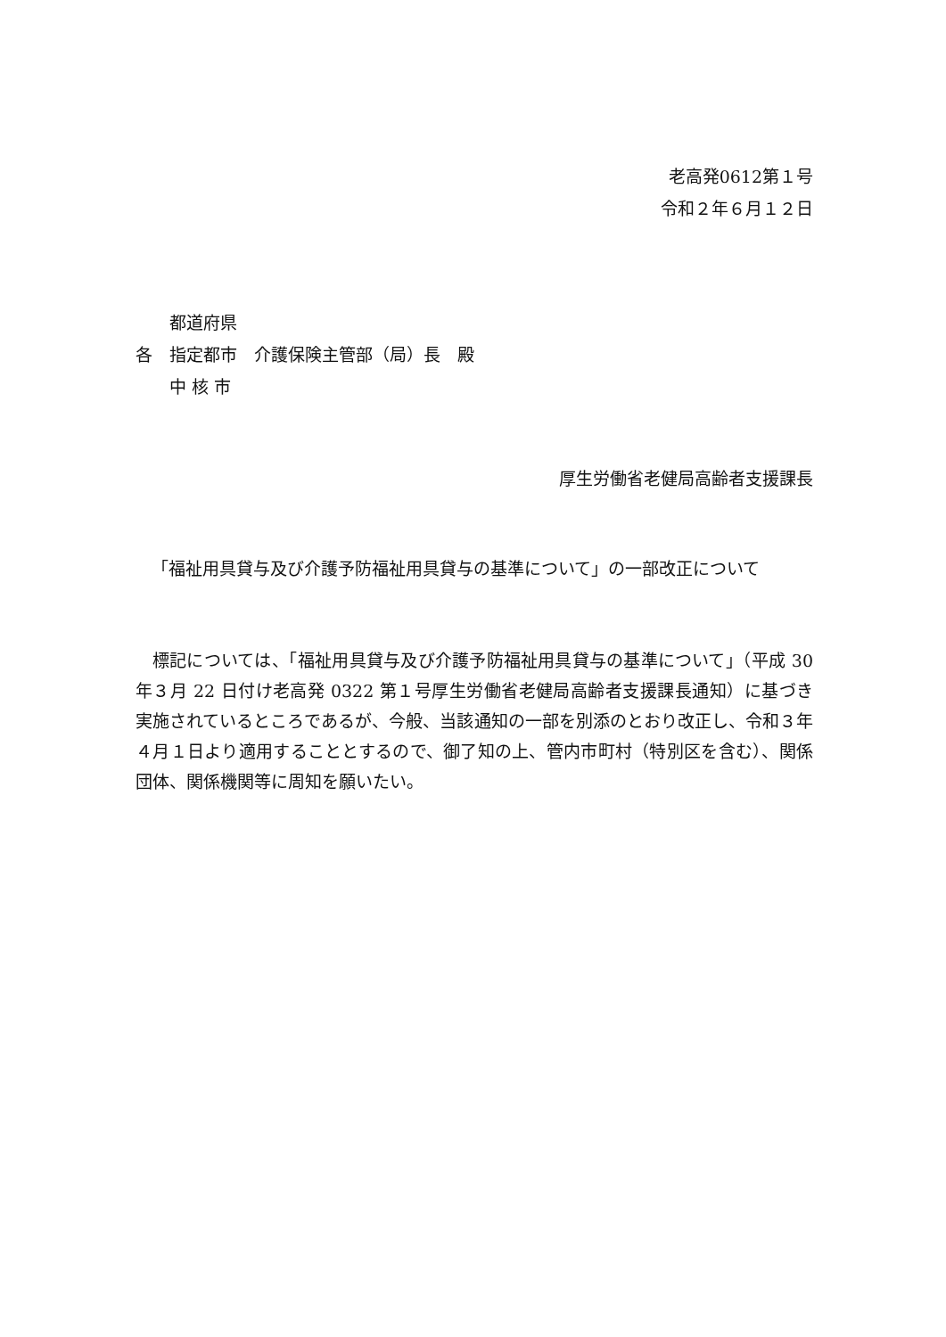老高発0612第１号
令和２年６月１２日
　　都道府県
各　指定都市　介護保険主管部（局）長　殿
　　中 核 市
厚生労働省老健局高齢者支援課長
「福祉用具貸与及び介護予防福祉用具貸与の基準について」の一部改正について
標記については、「福祉用具貸与及び介護予防福祉用具貸与の基準について」（平成 30 年３月 22 日付け老高発 0322 第１号厚生労働省老健局高齢者支援課長通知）に基づき実施されているところであるが、今般、当該通知の一部を別添のとおり改正し、令和３年４月１日より適用することとするので、御了知の上、管内市町村（特別区を含む）、関係団体、関係機関等に周知を願いたい。